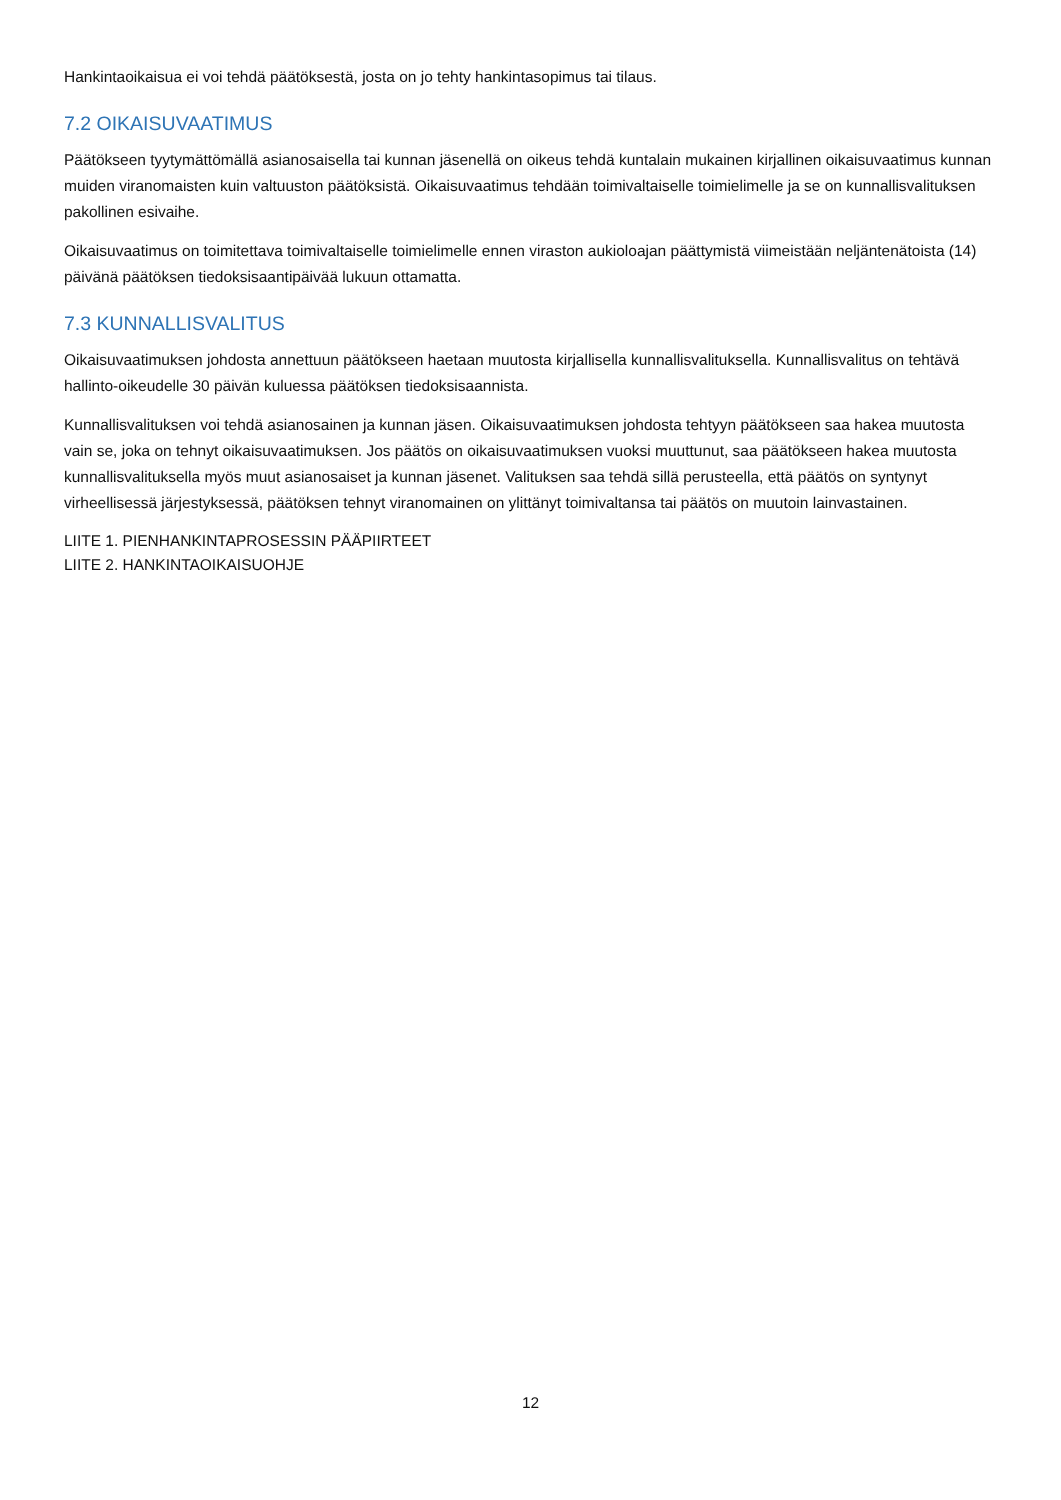Hankintaoikaisua ei voi tehdä päätöksestä, josta on jo tehty hankintasopimus tai tilaus.
7.2 OIKAISUVAATIMUS
Päätökseen tyytymättömällä asianosaisella tai kunnan jäsenellä on oikeus tehdä kuntalain mukainen kirjallinen oikaisuvaatimus kunnan muiden viranomaisten kuin valtuuston päätöksistä. Oikaisuvaatimus tehdään toimivaltaiselle toimielimelle ja se on kunnallisvalituksen pakollinen esivaihe.
Oikaisuvaatimus on toimitettava toimivaltaiselle toimielimelle ennen viraston aukioloajan päättymistä viimeistään neljäntenätoista (14) päivänä päätöksen tiedoksisaantipäivää lukuun ottamatta.
7.3 KUNNALLISVALITUS
Oikaisuvaatimuksen johdosta annettuun päätökseen haetaan muutosta kirjallisella kunnallisvalituksella. Kunnallisvalitus on tehtävä hallinto-oikeudelle 30 päivän kuluessa päätöksen tiedoksisaannista.
Kunnallisvalituksen voi tehdä asianosainen ja kunnan jäsen. Oikaisuvaatimuksen johdosta tehtyyn päätökseen saa hakea muutosta vain se, joka on tehnyt oikaisuvaatimuksen. Jos päätös on oikaisuvaatimuksen vuoksi muuttunut, saa päätökseen hakea muutosta kunnallisvalituksella myös muut asianosaiset ja kunnan jäsenet. Valituksen saa tehdä sillä perusteella, että päätös on syntynyt virheellisessä järjestyksessä, päätöksen tehnyt viranomainen on ylittänyt toimivaltansa tai päätös on muutoin lainvastainen.
LIITE 1. PIENHANKINTAPROSESSIN PÄÄPIIRTEET
LIITE 2. HANKINTAOIKAISUOHJE
12